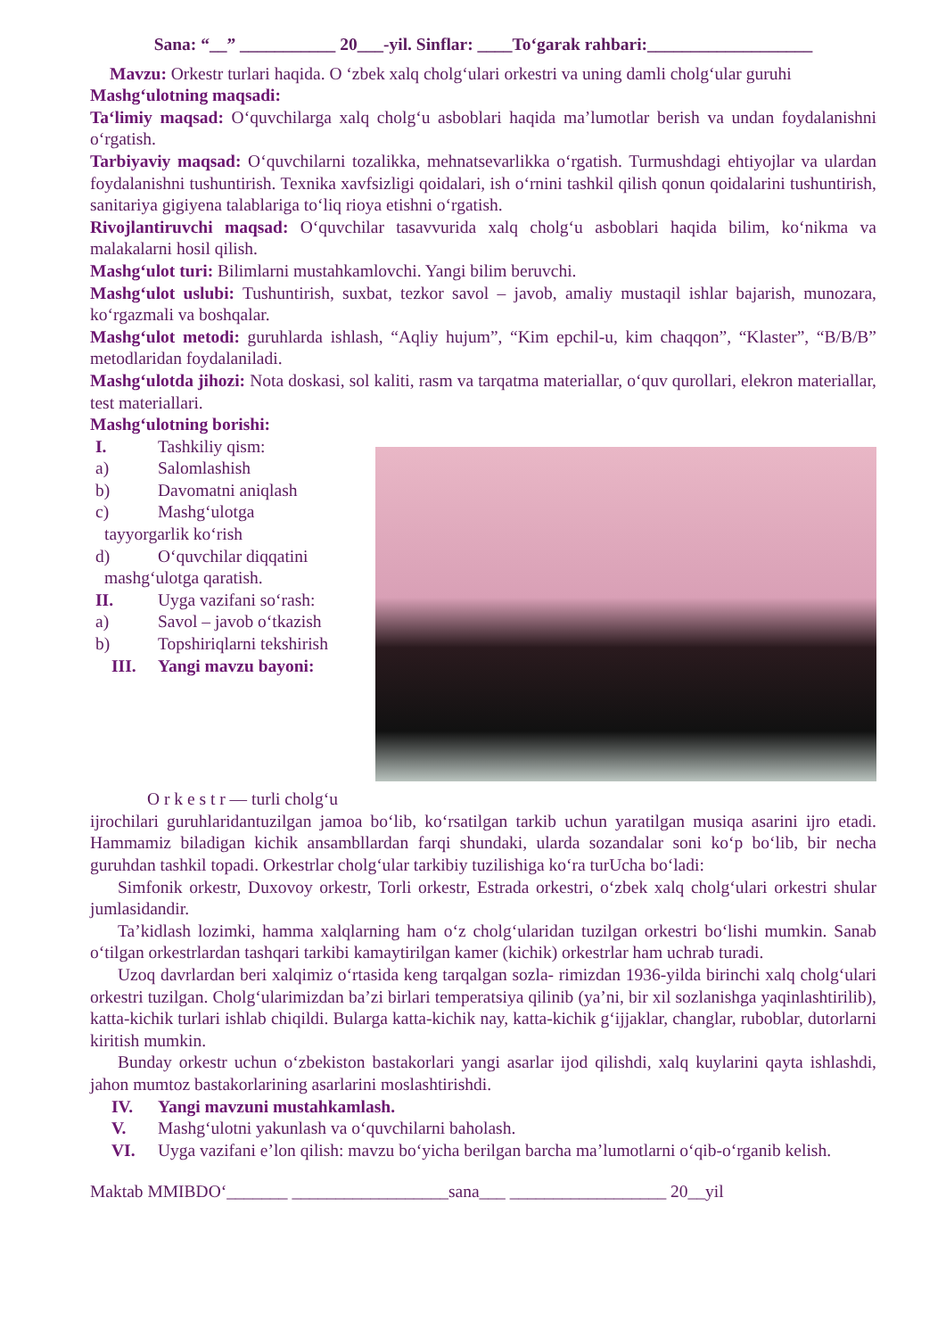Sana: “__” ___________ 20___-yil. Sinflar: ____To‘garak rahbari:___________________
Mavzu: Orkestr turlari haqida. O ‘zbek xalq cholg‘ulari orkestri va uning damli cholg‘ular guruhi
Mashg‘ulotning maqsadi:
Ta‘limiy maqsad: O‘quvchilarga xalq cholg‘u asboblari haqida ma’lumotlar berish va undan foydalanishni o‘rgatish.
Tarbiyaviy maqsad: O‘quvchilarni tozalikka, mehnatsevarlikka o‘rgatish. Turmushdagi ehtiyojlar va ulardan foydalanishni tushuntirish. Texnika xavfsizligi qoidalari, ish o‘rnini tashkil qilish qonun qoidalarini tushuntirish, sanitariya gigiyena talablariga to‘liq rioya etishni o‘rgatish.
Rivojlantiruvchi maqsad: O‘quvchilar tasavvurida xalq cholg‘u asboblari haqida bilim, ko‘nikma va malakalarni hosil qilish.
Mashg‘ulot turi: Bilimlarni mustahkamlovchi. Yangi bilim beruvchi.
Mashg‘ulot uslubi: Tushuntirish, suxbat, tezkor savol – javob, amaliy mustaqil ishlar bajarish, munozara, ko‘rgazmali va boshqalar.
Mashg‘ulot metodi: guruhlarda ishlash, “Aqliy hujum”, “Kim epchil-u, kim chaqqon”, “Klaster”, “B/B/B” metodlaridan foydalaniladi.
Mashg‘ulotda jihozi: Nota doskasi, sol kaliti, rasm va tarqatma materiallar, o‘quv qurollari, elekron materiallar, test materiallari.
Mashg‘ulotning borishi:
I. Tashkiliy qism:
a) Salomlashish
b) Davomatni aniqlash
c) Mashg‘ulotga
tayyorgarlik ko‘rish
d) O‘quvchilar diqqatini
mashg‘ulotga qaratish.
II. Uyga vazifani so‘rash:
a) Savol – javob o‘tkazish
b) Topshiriqlarni tekshirish
III. Yangi mavzu bayoni:
O r k e s t r — turli cholg‘u
ijrochilari guruhlaridantuzilgan jamoa bo‘lib, ko‘rsatilgan tarkib uchun yaratilgan musiqa asarini ijro etadi. Hammamiz biladigan kichik ansambllardan farqi shundaki, ularda sozandalar soni ko‘p bo‘lib, bir necha guruhdan tashkil topadi. Orkestrlar cholg‘ular tarkibiy tuzilishiga ko‘ra turUcha bo‘ladi:
Simfonik orkestr, Duxovoy orkestr, Torli orkestr, Estrada orkestri, o‘zbek xalq cholg‘ulari orkestri shular jumlasidandir.
Ta’kidlash lozimki, hamma xalqlarning ham o‘z cholg‘ularidan tuzilgan orkestri bo‘lishi mumkin. Sanab o‘tilgan orkestrlardan tashqari tarkibi kamaytirilgan kamer (kichik) orkestrlar ham uchrab turadi.
Uzoq davrlardan beri xalqimiz o‘rtasida keng tarqalgan sozla- rimizdan 1936-yilda birinchi xalq cholg‘ulari orkestri tuzilgan. Cholg‘ularimizdan ba’zi birlari temperatsiya qilinib (ya’ni, bir xil sozlanishga yaqinlashtirilib), katta-kichik turlari ishlab chiqildi. Bularga katta-kichik nay, katta-kichik g‘ijjaklar, changlar, ruboblar, dutorlarni kiritish mumkin.
Bunday orkestr uchun o‘zbekiston bastakorlari yangi asarlar ijod qilishdi, xalq kuylarini qayta ishlashdi, jahon mumtoz bastakorlarining asarlarini moslashtirishdi.
IV. Yangi mavzuni mustahkamlash.
V. Mashg‘ulotni yakunlash va o‘quvchilarni baholash.
VI. Uyga vazifani e’lon qilish: mavzu bo‘yicha berilgan barcha ma’lumotlarni o‘qib-o‘rganib kelish.
Maktab MMIBDO‘_______ __________________sana___ __________________ 20__yil